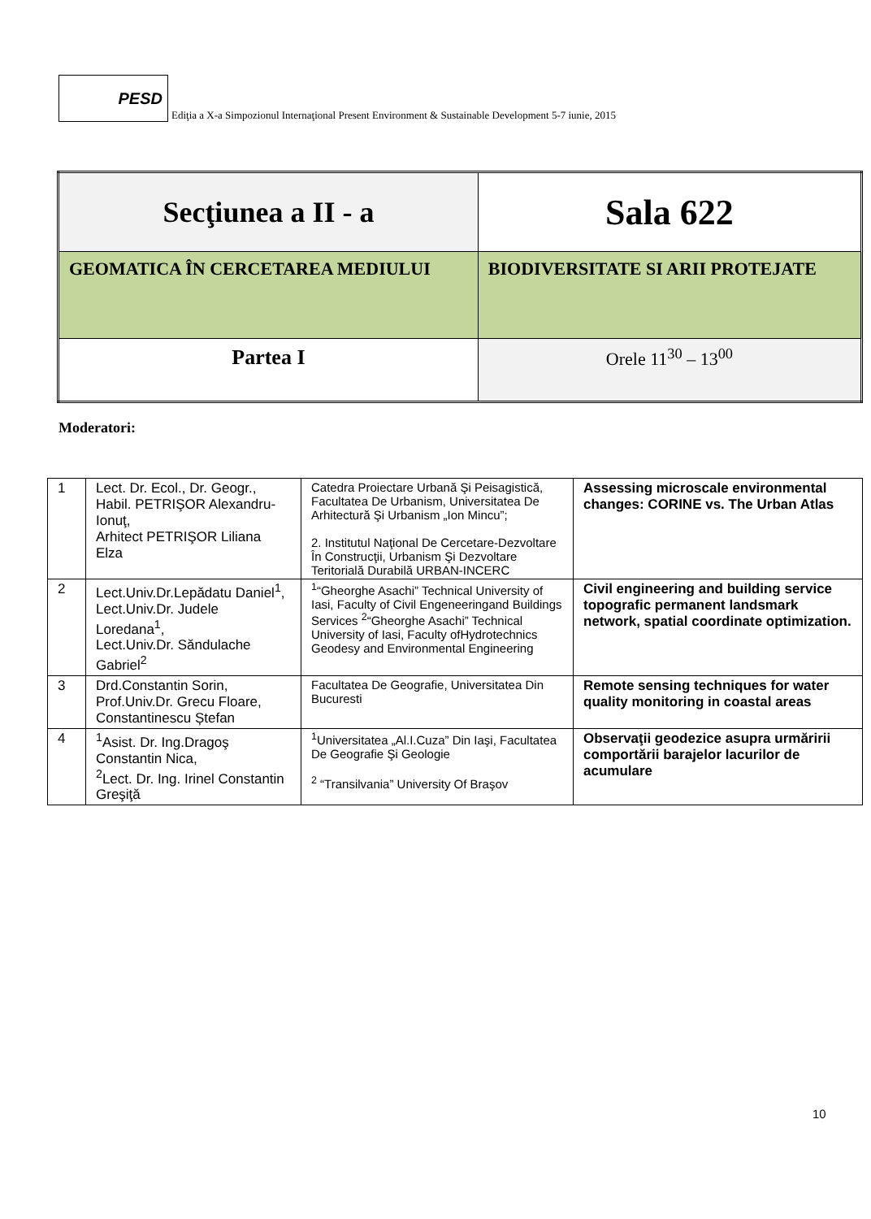PESD
Ediţia a X-a Simpozionul Internaţional Present Environment & Sustainable Development 5-7 iunie, 2015
| Secţiunea a II - a | Sala 622 |
| GEOMATICA ÎN CERCETAREA MEDIULUI | BIODIVERSITATE SI ARII PROTEJATE |
| Partea I | Orele 11<sup>30</sup> – 13<sup>00</sup> |
Moderatori:
| 1 | Lect. Dr. Ecol., Dr. Geogr., Habil. PETRIŞOR Alexandru-Ionuţ, Arhitect PETRIŞOR Liliana Elza | Catedra Proiectare Urbană Şi Peisagistică, Facultatea De Urbanism, Universitatea De Arhitectură Şi Urbanism „Ion Mincu”; 2. Institutul Naţional De Cercetare-Dezvoltare În Construcţii, Urbanism Şi Dezvoltare Teritorială Durabilă URBAN-INCERC | Assessing microscale environmental changes: CORINE vs. The Urban Atlas |
| 2 | Lect.Univ.Dr.Lepădatu Daniel<sup>1</sup>, Lect.Univ.Dr. Judele Loredana<sup>1</sup>, Lect.Univ.Dr. Săndulache Gabriel<sup>2</sup> | <sup>1</sup> “Gheorghe Asachi” Technical University of Iasi, Faculty of Civil Engeneeringand Buildings Services <sup>2</sup>“Gheorghe Asachi” Technical University of Iasi, Faculty ofHydrotechnics Geodesy and Environmental Engineering | Civil engineering and building service topografic permanent landsmark network, spatial coordinate optimization. |
| 3 | Drd.Constantin Sorin, Prof.Univ.Dr. Grecu Floare, Constantinescu Ștefan | Facultatea De Geografie, Universitatea Din Bucuresti | Remote sensing techniques for water quality monitoring in coastal areas |
| 4 | <sup>1</sup> Asist. Dr. Ing.Dragoş Constantin Nica, <sup>2</sup> Lect. Dr. Ing. Irinel Constantin Greşiţă | <sup>1</sup> Universitatea „Al.I.Cuza” Din Iaşi, Facultatea De Geografie Şi Geologie <sup>2</sup> “Transilvania” University Of Braşov | Observaţii geodezice asupra urmăririi comportării barajelor lacurilor de acumulare |
10